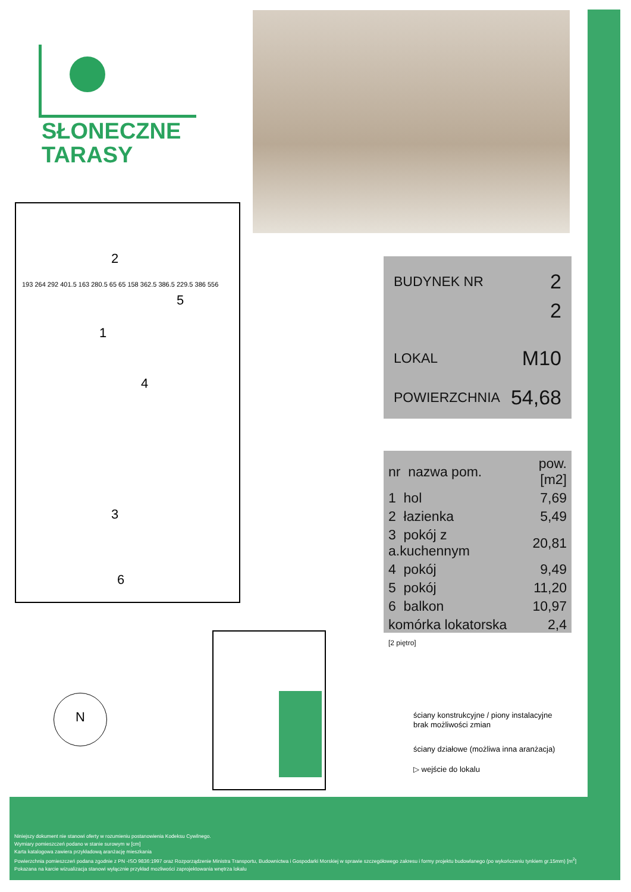SŁONECZNE
TARASY
2
5
1
4
3
6
193 264 292 401.5 163 280.5 65 65 158 362.5 386.5 229.5 386 556
BUDYNEK NR 2
2
LOKAL M10
POWIERZCHNIA 54,68
| nr nazwa pom. | pow.[m2] |
| 1 hol | 7,69 |
| 2 łazienka | 5,49 |
| 3 pokój z a.kuchennym | 20,81 |
| 4 pokój | 9,49 |
| 5 pokój | 11,20 |
| 6 balkon | 10,97 |
| komórka lokatorska [2 piętro] | 2,4 |
N
ściany konstrukcyjne / piony instalacyjne
brak możliwości zmian
ściany działowe (możliwa inna aranżacja)
▷ wejście do lokalu
Niniejszy dokument nie stanowi oferty w rozumieniu postanowienia Kodeksu Cywilnego.
Wymiary pomieszczeń podano w stanie surowym w [cm]
Karta katalogowa zawiera przykładową aranżację mieszkania
Powierzchnia pomieszczeń podana zgodnie z PN -ISO 9836:1997 oraz Rozporządzenie Ministra Transportu, Budownictwa i Gospodarki Morskiej w sprawie szczegółowego zakresu i formy projektu budowlanego (po wykończeniu tynkiem gr.15mm) [m<sup>2</sup>]
Pokazana na karcie wizualizacja stanowi wyłącznie przykład mozliwości zaprojektowania wnętrza lokalu